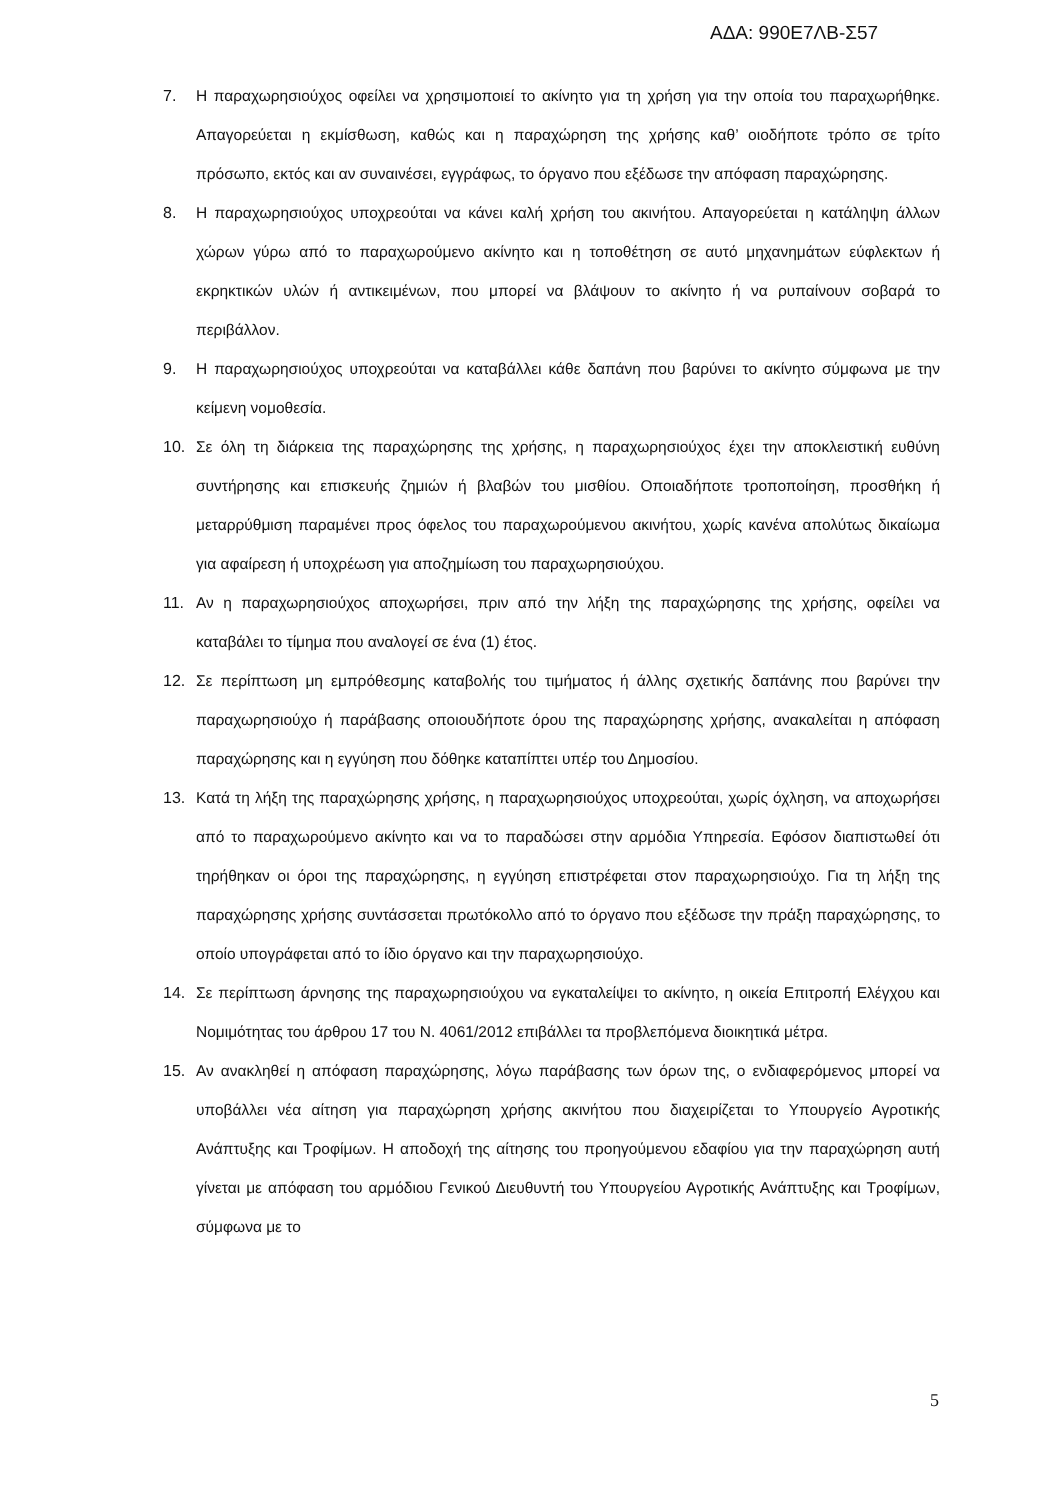ΑΔΑ: 990Ε7ΛΒ-Σ57
7. Η παραχωρησιούχος οφείλει να χρησιμοποιεί το ακίνητο για τη χρήση για την οποία του παραχωρήθηκε. Απαγορεύεται η εκμίσθωση, καθώς και η παραχώρηση της χρήσης καθ’ οιοδήποτε τρόπο σε τρίτο πρόσωπο, εκτός και αν συναινέσει, εγγράφως, το όργανο που εξέδωσε την απόφαση παραχώρησης.
8. Η παραχωρησιούχος υποχρεούται να κάνει καλή χρήση του ακινήτου. Απαγορεύεται η κατάληψη άλλων χώρων γύρω από το παραχωρούμενο ακίνητο και η τοποθέτηση σε αυτό μηχανημάτων εύφλεκτων ή εκρηκτικών υλών ή αντικειμένων, που μπορεί να βλάψουν το ακίνητο ή να ρυπαίνουν σοβαρά το περιβάλλον.
9. Η παραχωρησιούχος υποχρεούται να καταβάλλει κάθε δαπάνη που βαρύνει το ακίνητο σύμφωνα με την κείμενη νομοθεσία.
10. Σε όλη τη διάρκεια της παραχώρησης της χρήσης, η παραχωρησιούχος έχει την αποκλειστική ευθύνη συντήρησης και επισκευής ζημιών ή βλαβών του μισθίου. Οποιαδήποτε τροποποίηση, προσθήκη ή μεταρρύθμιση παραμένει προς όφελος του παραχωρούμενου ακινήτου, χωρίς κανένα απολύτως δικαίωμα για αφαίρεση ή υποχρέωση για αποζημίωση του παραχωρησιούχου.
11. Αν η παραχωρησιούχος αποχωρήσει, πριν από την λήξη της παραχώρησης της χρήσης, οφείλει να καταβάλει το τίμημα που αναλογεί σε ένα (1) έτος.
12. Σε περίπτωση μη εμπρόθεσμης καταβολής του τιμήματος ή άλλης σχετικής δαπάνης που βαρύνει την παραχωρησιούχο ή παράβασης οποιουδήποτε όρου της παραχώρησης χρήσης, ανακαλείται η απόφαση παραχώρησης και η εγγύηση που δόθηκε καταπίπτει υπέρ του Δημοσίου.
13. Κατά τη λήξη της παραχώρησης χρήσης, η παραχωρησιούχος υποχρεούται, χωρίς όχληση, να αποχωρήσει από το παραχωρούμενο ακίνητο και να το παραδώσει στην αρμόδια Υπηρεσία. Εφόσον διαπιστωθεί ότι τηρήθηκαν οι όροι της παραχώρησης, η εγγύηση επιστρέφεται στον παραχωρησιούχο. Για τη λήξη της παραχώρησης χρήσης συντάσσεται πρωτόκολλο από το όργανο που εξέδωσε την πράξη παραχώρησης, το οποίο υπογράφεται από το ίδιο όργανο και την παραχωρησιούχο.
14. Σε περίπτωση άρνησης της παραχωρησιούχου να εγκαταλείψει το ακίνητο, η οικεία Επιτροπή Ελέγχου και Νομιμότητας του άρθρου 17 του Ν. 4061/2012 επιβάλλει τα προβλεπόμενα διοικητικά μέτρα.
15. Αν ανακληθεί η απόφαση παραχώρησης, λόγω παράβασης των όρων της, ο ενδιαφερόμενος μπορεί να υποβάλλει νέα αίτηση για παραχώρηση χρήσης ακινήτου που διαχειρίζεται το Υπουργείο Αγροτικής Ανάπτυξης και Τροφίμων. Η αποδοχή της αίτησης του προηγούμενου εδαφίου για την παραχώρηση αυτή γίνεται με απόφαση του αρμόδιου Γενικού Διευθυντή του Υπουργείου Αγροτικής Ανάπτυξης και Τροφίμων, σύμφωνα με το
5